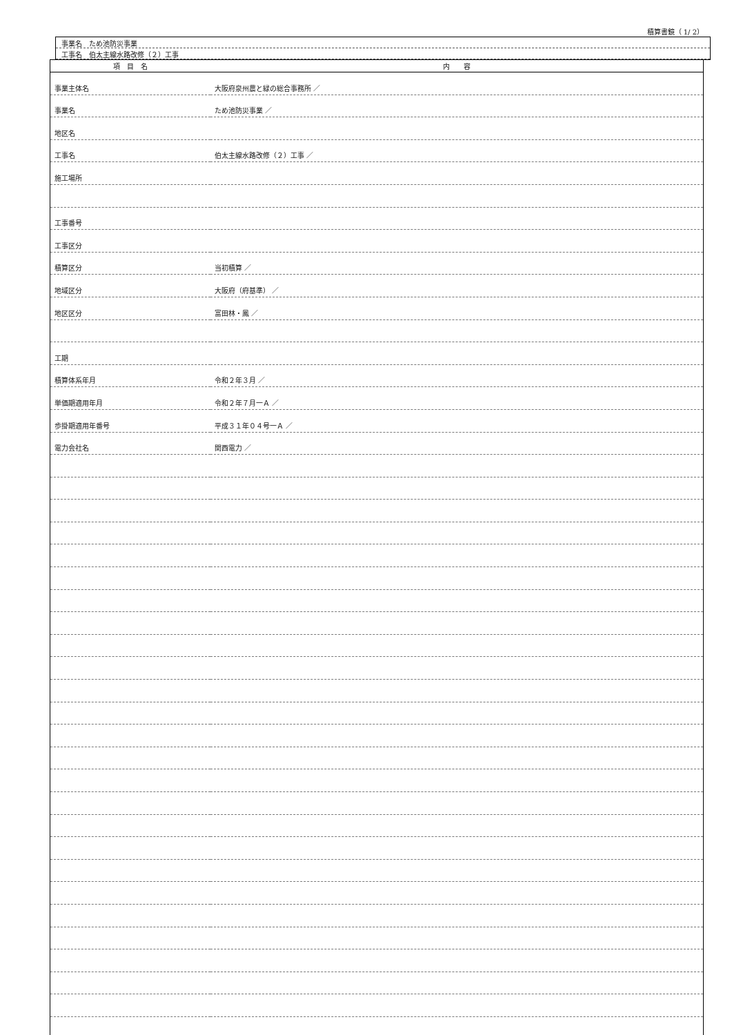積算書鏡（ 1/ 2）
事業名　ため池防災事業
工事名　伯太主線水路改修（２）工事
| 項 目 名 | 内 容 |
| --- | --- |
| 事業主体名 | 大阪府泉州農と緑の総合事務所 ／ |
| 事業名 | ため池防災事業 ／ |
| 地区名 | |
| 工事名 | 伯太主線水路改修（２）工事 ／ |
| 施工場所 | |
| 工事番号 | |
| 工事区分 | |
| 積算区分 | 当初積算 ／ |
| 地域区分 | 大阪府（府基準） ／ |
| 地区区分 | 富田林・鳳 ／ |
| 工期 | |
| 積算体系年月 | 令和２年３月 ／ |
| 単価期適用年月 | 令和２年７月一Ａ ／ |
| 歩掛期適用年番号 | 平成３１年０４号一Ａ ／ |
| 電力会社名 | 関西電力 ／ |